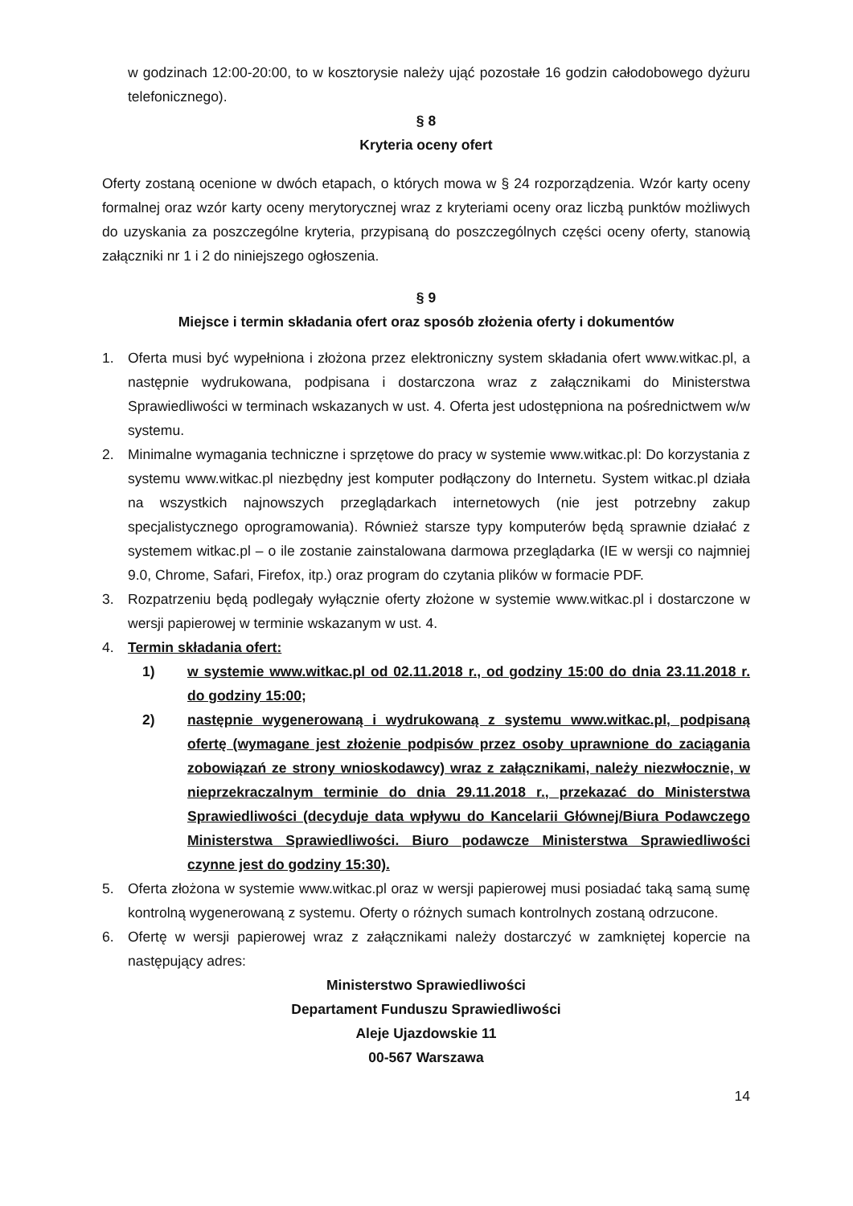w godzinach 12:00-20:00, to w kosztorysie należy ująć pozostałe 16 godzin całodobowego dyżuru telefonicznego).
§ 8
Kryteria oceny ofert
Oferty zostaną ocenione w dwóch etapach, o których mowa w § 24 rozporządzenia. Wzór karty oceny formalnej oraz wzór karty oceny merytorycznej wraz z kryteriami oceny oraz liczbą punktów możliwych do uzyskania za poszczególne kryteria, przypisaną do poszczególnych części oceny oferty, stanowią załączniki nr 1 i 2 do niniejszego ogłoszenia.
§ 9
Miejsce i termin składania ofert oraz sposób złożenia oferty i dokumentów
1. Oferta musi być wypełniona i złożona przez elektroniczny system składania ofert www.witkac.pl, a następnie wydrukowana, podpisana i dostarczona wraz z załącznikami do Ministerstwa Sprawiedliwości w terminach wskazanych w ust. 4. Oferta jest udostępniona na pośrednictwem w/w systemu.
2. Minimalne wymagania techniczne i sprzętowe do pracy w systemie www.witkac.pl: Do korzystania z systemu www.witkac.pl niezbędny jest komputer podłączony do Internetu. System witkac.pl działa na wszystkich najnowszych przeglądarkach internetowych (nie jest potrzebny zakup specjalistycznego oprogramowania). Również starsze typy komputerów będą sprawnie działać z systemem witkac.pl – o ile zostanie zainstalowana darmowa przeglądarka (IE w wersji co najmniej 9.0, Chrome, Safari, Firefox, itp.) oraz program do czytania plików w formacie PDF.
3. Rozpatrzeniu będą podlegały wyłącznie oferty złożone w systemie www.witkac.pl i dostarczone w wersji papierowej w terminie wskazanym w ust. 4.
4. Termin składania ofert:
1) w systemie www.witkac.pl od 02.11.2018 r., od godziny 15:00 do dnia 23.11.2018 r. do godziny 15:00;
2) następnie wygenerowaną i wydrukowaną z systemu www.witkac.pl, podpisaną ofertę (wymagane jest złożenie podpisów przez osoby uprawnione do zaciągania zobowiązań ze strony wnioskodawcy) wraz z załącznikami, należy niezwłocznie, w nieprzekraczalnym terminie do dnia 29.11.2018 r., przekazać do Ministerstwa Sprawiedliwości (decyduje data wpływu do Kancelarii Głównej/Biura Podawczego Ministerstwa Sprawiedliwości. Biuro podawcze Ministerstwa Sprawiedliwości czynne jest do godziny 15:30).
5. Oferta złożona w systemie www.witkac.pl oraz w wersji papierowej musi posiadać taką samą sumę kontrolną wygenerowaną z systemu. Oferty o różnych sumach kontrolnych zostaną odrzucone.
6. Ofertę w wersji papierowej wraz z załącznikami należy dostarczyć w zamkniętej kopercie na następujący adres:
Ministerstwo Sprawiedliwości
Departament Funduszu Sprawiedliwości
Aleje Ujazdowskie 11
00-567 Warszawa
14